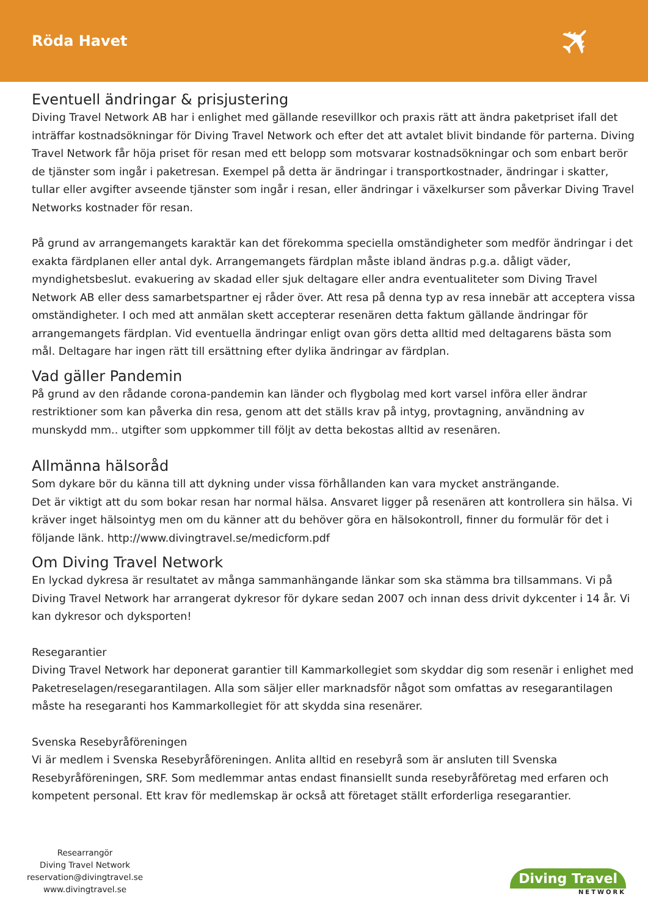Röda Havet
✈
Eventuell ändringar & prisjustering
Diving Travel Network AB har i enlighet med gällande resevillkor och praxis rätt att ändra paketpriset ifall det inträffar kostnadsökningar för Diving Travel Network och efter det att avtalet blivit bindande för parterna. Diving Travel Network får höja priset för resan med ett belopp som motsvarar kostnadsökningar och som enbart berör de tjänster som ingår i paketresan. Exempel på detta är ändringar i transportkostnader, ändringar i skatter, tullar eller avgifter avseende tjänster som ingår i resan, eller ändringar i växelkurser som påverkar Diving Travel Networks kostnader för resan.
På grund av arrangemangets karaktär kan det förekomma speciella omständigheter som medför ändringar i det exakta färdplanen eller antal dyk. Arrangemangets färdplan måste ibland ändras p.g.a. dåligt väder, myndighetsbeslut. evakuering av skadad eller sjuk deltagare eller andra eventualiteter som Diving Travel Network AB eller dess samarbetspartner ej råder över. Att resa på denna typ av resa innebär att acceptera vissa omständigheter. I och med att anmälan skett accepterar resenären detta faktum gällande ändringar för arrangemangets färdplan. Vid eventuella ändringar enligt ovan görs detta alltid med deltagarens bästa som mål. Deltagare har ingen rätt till ersättning efter dylika ändringar av färdplan.
Vad gäller Pandemin
På grund av den rådande corona-pandemin kan länder och flygbolag med kort varsel införa eller ändrar restriktioner som kan påverka din resa, genom att det ställs krav på intyg, provtagning, användning av munskydd mm.. utgifter som uppkommer till följt av detta bekostas alltid av resenären.
Allmänna hälsoråd
Som dykare bör du känna till att dykning under vissa förhållanden kan vara mycket ansträngande.
Det är viktigt att du som bokar resan har normal hälsa. Ansvaret ligger på resenären att kontrollera sin hälsa. Vi kräver inget hälsointyg men om du känner att du behöver göra en hälsokontroll, finner du formulär för det i följande länk. http://www.divingtravel.se/medicform.pdf
Om Diving Travel Network
En lyckad dykresa är resultatet av många sammanhängande länkar som ska stämma bra tillsammans. Vi på Diving Travel Network har arrangerat dykresor för dykare sedan 2007 och innan dess drivit dykcenter i 14 år. Vi kan dykresor och dyksporten!
Resegarantier
Diving Travel Network har deponerat garantier till Kammarkollegiet som skyddar dig som resenär i enlighet med Paketreselagen/resegarantilagen. Alla som säljer eller marknadsför något som omfattas av resegarantilagen måste ha resegaranti hos Kammarkollegiet för att skydda sina resenärer.
Svenska Resebyråföreningen
Vi är medlem i Svenska Resebyråföreningen. Anlita alltid en resebyrå som är ansluten till Svenska Resebyråföreningen, SRF. Som medlemmar antas endast finansiellt sunda resebyråföretag med erfaren och kompetent personal. Ett krav för medlemskap är också att företaget ställt erforderliga resegarantier.
Researrangör
Diving Travel Network
reservation@divingtravel.se
www.divingtravel.se
Diving Travel
NETWORK